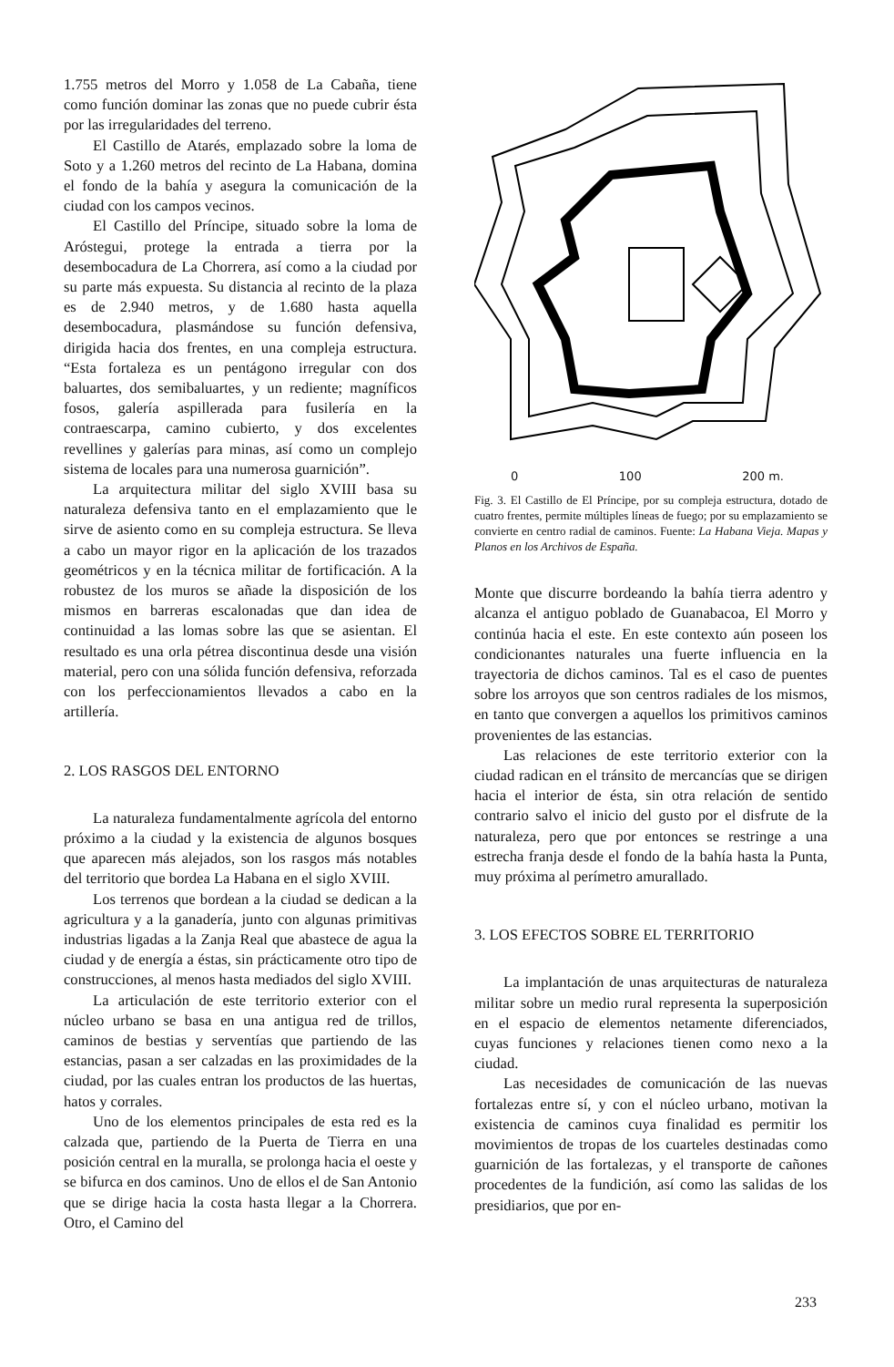1.755 metros del Morro y 1.058 de La Cabaña, tiene como función dominar las zonas que no puede cubrir ésta por las irregularidades del terreno.
El Castillo de Atarés, emplazado sobre la loma de Soto y a 1.260 metros del recinto de La Habana, domina el fondo de la bahía y asegura la comunicación de la ciudad con los campos vecinos.
El Castillo del Príncipe, situado sobre la loma de Aróstegui, protege la entrada a tierra por la desembocadura de La Chorrera, así como a la ciudad por su parte más expuesta. Su distancia al recinto de la plaza es de 2.940 metros, y de 1.680 hasta aquella desembocadura, plasmándose su función defensiva, dirigida hacia dos frentes, en una compleja estructura. “Esta fortaleza es un pentágono irregular con dos baluartes, dos semibaluartes, y un rediente; magníficos fosos, galería aspillerada para fusilería en la contraescarpa, camino cubierto, y dos excelentes revellines y galerías para minas, así como un complejo sistema de locales para una numerosa guarnición”.
La arquitectura militar del siglo XVIII basa su naturaleza defensiva tanto en el emplazamiento que le sirve de asiento como en su compleja estructura. Se lleva a cabo un mayor rigor en la aplicación de los trazados geométricos y en la técnica militar de fortificación. A la robustez de los muros se añade la disposición de los mismos en barreras escalonadas que dan idea de continuidad a las lomas sobre las que se asientan. El resultado es una orla pétrea discontinua desde una visión material, pero con una sólida función defensiva, reforzada con los perfeccionamientos llevados a cabo en la artillería.
2. LOS RASGOS DEL ENTORNO
La naturaleza fundamentalmente agrícola del entorno próximo a la ciudad y la existencia de algunos bosques que aparecen más alejados, son los rasgos más notables del territorio que bordea La Habana en el siglo XVIII.
Los terrenos que bordean a la ciudad se dedican a la agricultura y a la ganadería, junto con algunas primitivas industrias ligadas a la Zanja Real que abastece de agua la ciudad y de energía a éstas, sin prácticamente otro tipo de construcciones, al menos hasta mediados del siglo XVIII.
La articulación de este territorio exterior con el núcleo urbano se basa en una antigua red de trillos, caminos de bestias y serventías que partiendo de las estancias, pasan a ser calzadas en las proximidades de la ciudad, por las cuales entran los productos de las huertas, hatos y corrales.
Uno de los elementos principales de esta red es la calzada que, partiendo de la Puerta de Tierra en una posición central en la muralla, se prolonga hacia el oeste y se bifurca en dos caminos. Uno de ellos el de San Antonio que se dirige hacia la costa hasta llegar a la Chorrera. Otro, el Camino del
0 100 200 m.
Fig. 3. El Castillo de El Príncipe, por su compleja estructura, dotado de cuatro frentes, permite múltiples líneas de fuego; por su emplazamiento se convierte en centro radial de caminos. Fuente: La Habana Vieja. Mapas y Planos en los Archivos de España.
Monte que discurre bordeando la bahía tierra adentro y alcanza el antiguo poblado de Guanabacoa, El Morro y continúa hacia el este. En este contexto aún poseen los condicionantes naturales una fuerte influencia en la trayectoria de dichos caminos. Tal es el caso de puentes sobre los arroyos que son centros radiales de los mismos, en tanto que convergen a aquellos los primitivos caminos provenientes de las estancias.
Las relaciones de este territorio exterior con la ciudad radican en el tránsito de mercancías que se dirigen hacia el interior de ésta, sin otra relación de sentido contrario salvo el inicio del gusto por el disfrute de la naturaleza, pero que por entonces se restringe a una estrecha franja desde el fondo de la bahía hasta la Punta, muy próxima al perímetro amurallado.
3. LOS EFECTOS SOBRE EL TERRITORIO
La implantación de unas arquitecturas de naturaleza militar sobre un medio rural representa la superposición en el espacio de elementos netamente diferenciados, cuyas funciones y relaciones tienen como nexo a la ciudad.
Las necesidades de comunicación de las nuevas fortalezas entre sí, y con el núcleo urbano, motivan la existencia de caminos cuya finalidad es permitir los movimientos de tropas de los cuarteles destinadas como guarnición de las fortalezas, y el transporte de cañones procedentes de la fundición, así como las salidas de los presidiarios, que por en-
233